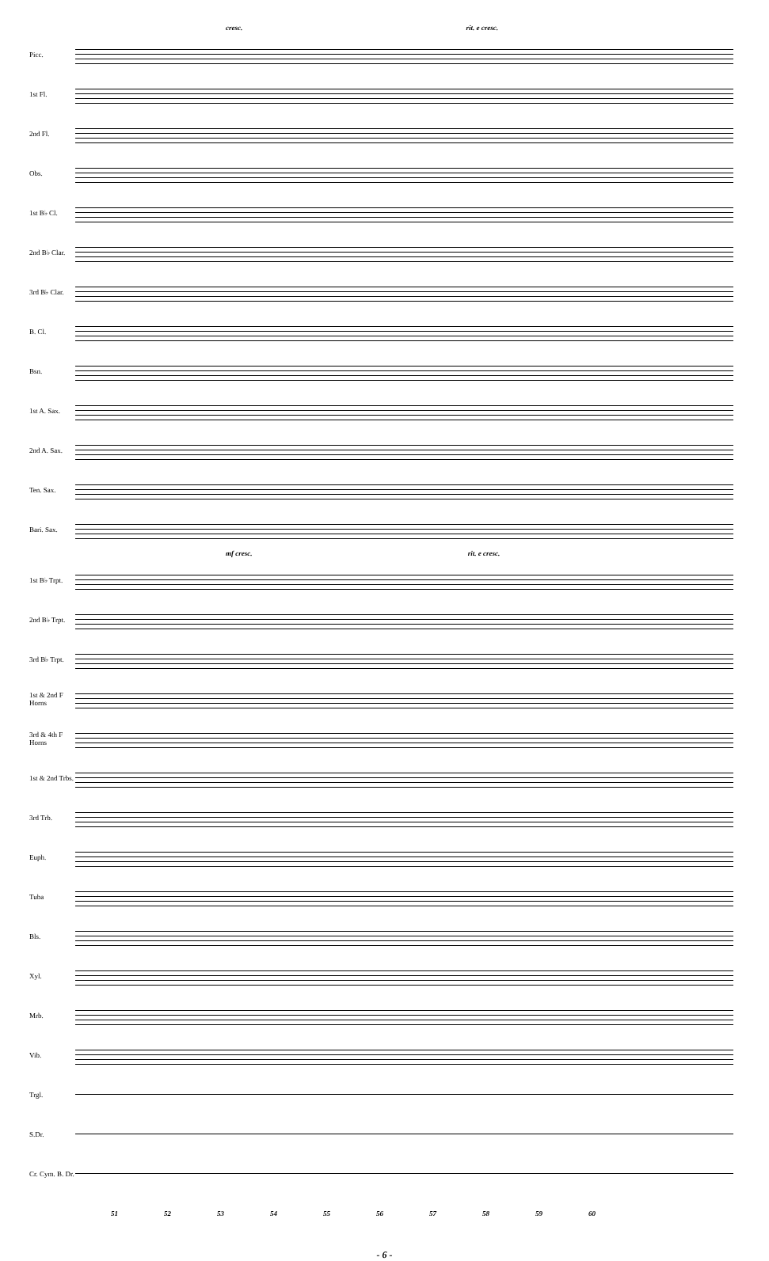cresc. rit. e cresc.
Picc.
1st Fl.
2nd Fl.
Obs.
1st B♭ Cl.
2nd B♭ Clar.
3rd B♭ Clar.
B. Cl.
Bsn.
1st A. Sax.
2nd A. Sax.
Ten. Sax.
Bari. Sax.
mf cresc. rit. e cresc.
1st B♭ Trpt.
2nd B♭ Trpt.
3rd B♭ Trpt.
1st & 2nd F Horns
3rd & 4th F Horns
1st & 2nd Trbs.
3rd Trb.
Euph.
Tuba
Bls.
Xyl.
Mrb.
Vib.
Trgl.
S.Dr.
Cr. Cym. B. Dr.
51 52 53 54 55 56 57 58 59 60
- 6 -